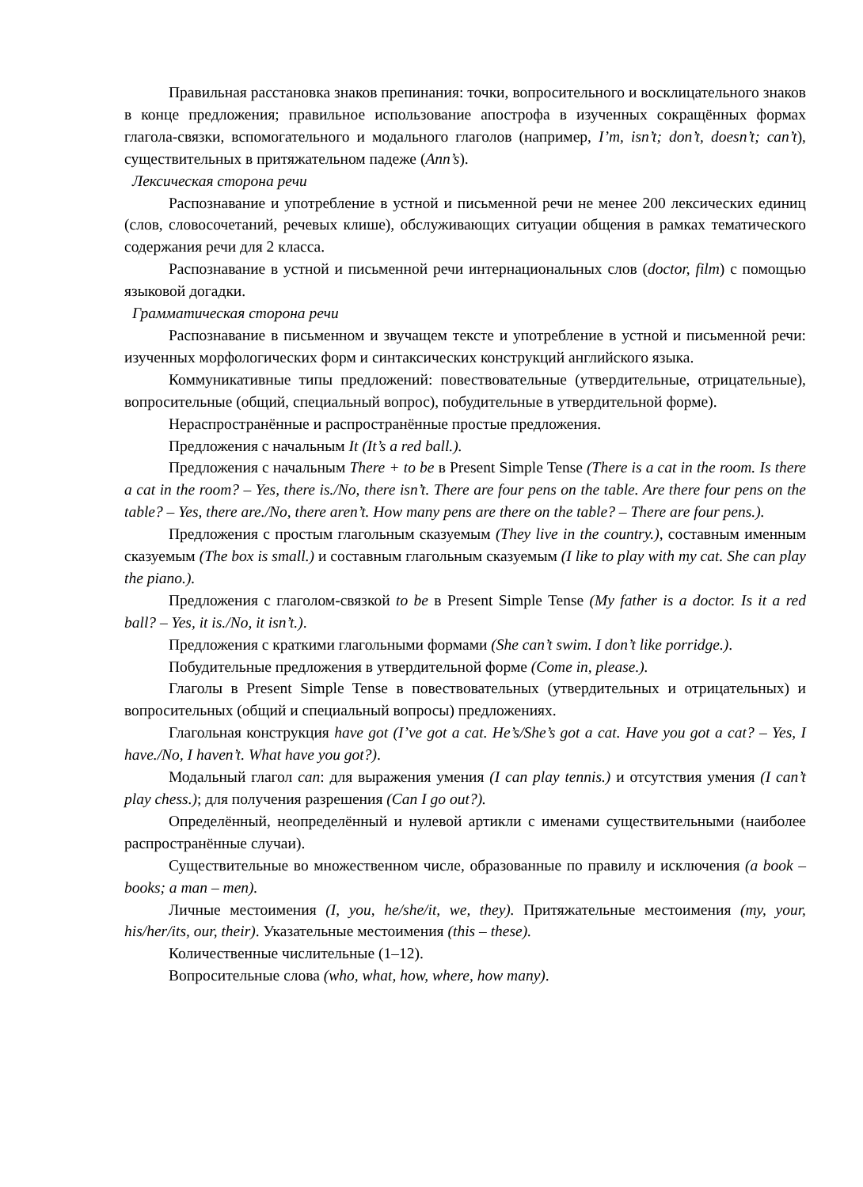Правильная расстановка знаков препинания: точки, вопросительного и восклицательного знаков в конце предложения; правильное использование апострофа в изученных сокращённых формах глагола-связки, вспомогательного и модального глаголов (например, I’m, isn’t; don’t, doesn’t; can’t), существительных в притяжательном падеже (Ann’s).
Лексическая сторона речи
Распознавание и употребление в устной и письменной речи не менее 200 лексических единиц (слов, словосочетаний, речевых клише), обслуживающих ситуации общения в рамках тематического содержания речи для 2 класса.
Распознавание в устной и письменной речи интернациональных слов (doctor, film) с помощью языковой догадки.
Грамматическая сторона речи
Распознавание в письменном и звучащем тексте и употребление в устной и письменной речи: изученных морфологических форм и синтаксических конструкций английского языка.
Коммуникативные типы предложений: повествовательные (утвердительные, отрицательные), вопросительные (общий, специальный вопрос), побудительные в утвердительной форме).
Нераспространённые и распространённые простые предложения.
Предложения с начальным It (It’s a red ball.).
Предложения с начальным There + to be в Present Simple Tense (There is a cat in the room. Is there a cat in the room? – Yes, there is./No, there isn’t. There are four pens on the table. Are there four pens on the table? – Yes, there are./No, there aren’t. How many pens are there on the table? – There are four pens.).
Предложения с простым глагольным сказуемым (They live in the country.), составным именным сказуемым (The box is small.) и составным глагольным сказуемым (I like to play with my cat. She can play the piano.).
Предложения с глаголом-связкой to be в Present Simple Tense (My father is a doctor. Is it a red ball? – Yes, it is./No, it isn’t.).
Предложения с краткими глагольными формами (She can’t swim. I don’t like porridge.).
Побудительные предложения в утвердительной форме (Come in, please.).
Глаголы в Present Simple Tense в повествовательных (утвердительных и отрицательных) и вопросительных (общий и специальный вопросы) предложениях.
Глагольная конструкция have got (I’ve got a cat. He’s/She’s got a cat. Have you got a cat? – Yes, I have./No, I haven’t. What have you got?).
Модальный глагол can: для выражения умения (I can play tennis.) и отсутствия умения (I can’t play chess.); для получения разрешения (Can I go out?).
Определённый, неопределённый и нулевой артикли с именами существительными (наиболее распространённые случаи).
Существительные во множественном числе, образованные по правилу и исключения (a book – books; a man – men).
Личные местоимения (I, you, he/she/it, we, they). Притяжательные местоимения (my, your, his/her/its, our, their). Указательные местоимения (this – these).
Количественные числительные (1–12).
Вопросительные слова (who, what, how, where, how many).